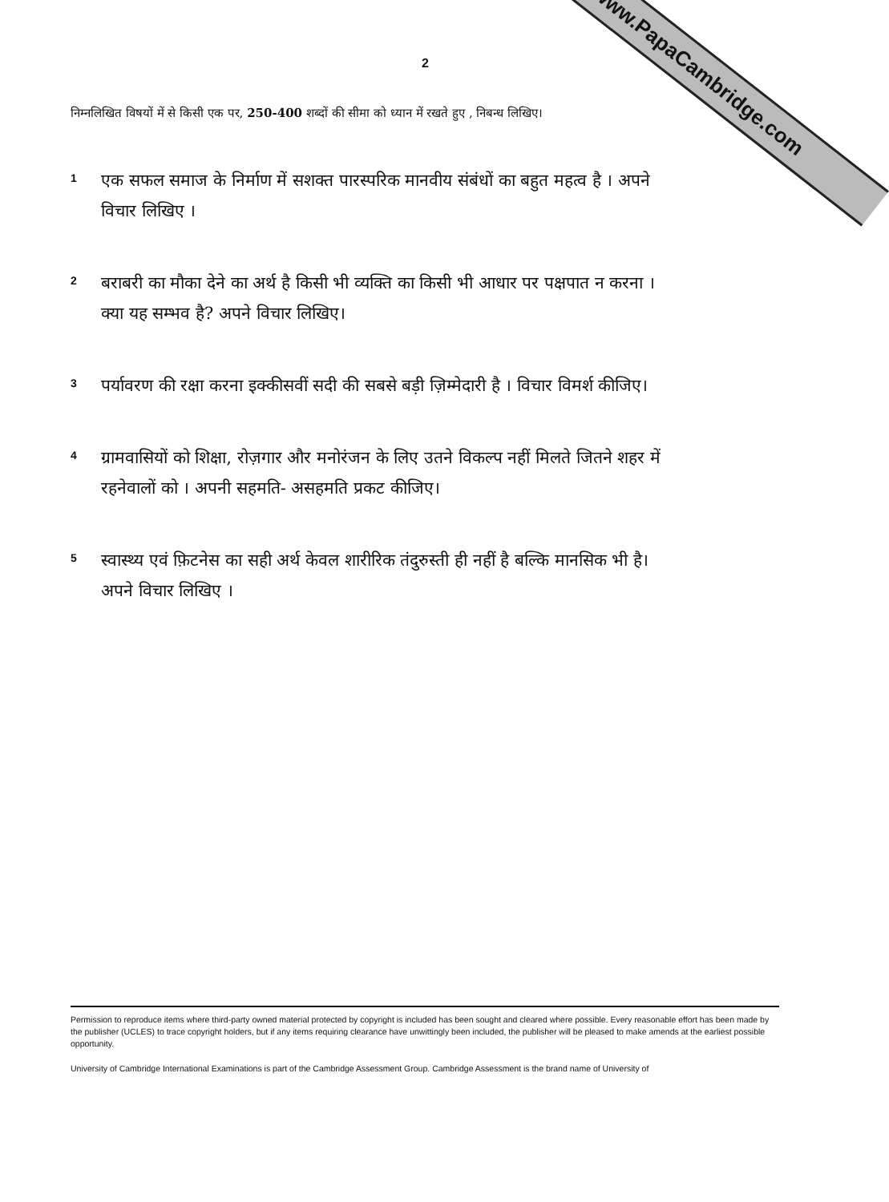www.PapaCambridge.com
2
निम्नलिखित विषयों में से किसी एक पर, 250-400 शब्दों की सीमा को ध्यान में रखते हुए , निबन्ध लिखिए।
1
एक सफल समाज के निर्माण में सशक्त पारस्परिक मानवीय संबंधों का बहुत महत्व है । अपने विचार लिखिए ।
2
बराबरी का मौका देने का अर्थ है किसी भी व्यक्ति का किसी भी आधार पर पक्षपात न करना । क्या यह सम्भव है? अपने विचार लिखिए।
3
पर्यावरण की रक्षा करना इक्कीसवीं सदी की सबसे बड़ी ज़िम्मेदारी है । विचार विमर्श कीजिए।
4
ग्रामवासियों को शिक्षा, रोज़गार और मनोरंजन के लिए उतने विकल्प नहीं मिलते जितने शहर में रहनेवालों को । अपनी सहमति- असहमति प्रकट कीजिए।
5
स्वास्थ्य एवं फ़िटनेस का सही अर्थ केवल शारीरिक तंदुरुस्ती ही नहीं है बल्कि मानसिक भी है। अपने विचार लिखिए ।
Permission to reproduce items where third-party owned material protected by copyright is included has been sought and cleared where possible. Every reasonable effort has been made by the publisher (UCLES) to trace copyright holders, but if any items requiring clearance have unwittingly been included, the publisher will be pleased to make amends at the earliest possible opportunity.
University of Cambridge International Examinations is part of the Cambridge Assessment Group. Cambridge Assessment is the brand name of University of